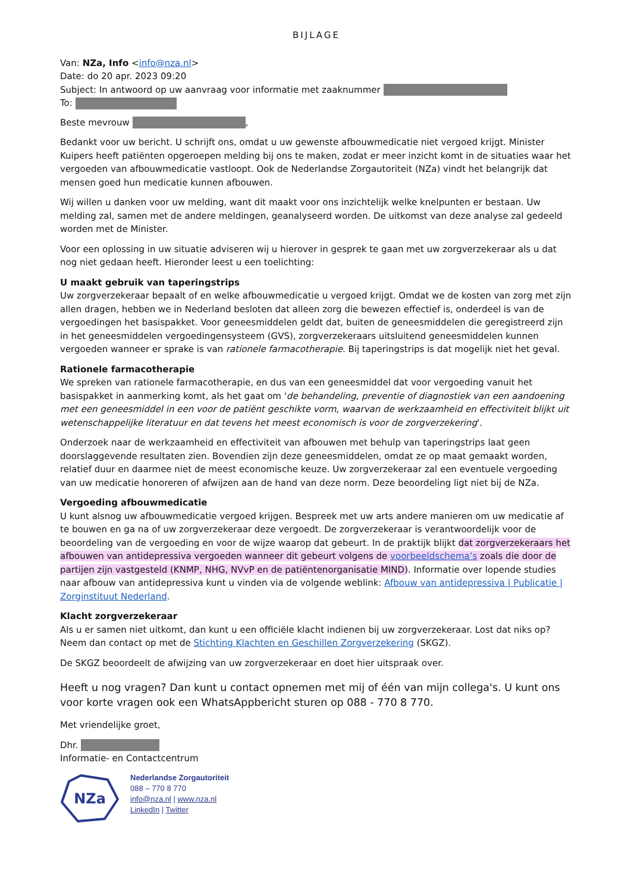BIJLAGE
Van: NZa, Info <info@nza.nl>
Date: do 20 apr. 2023 09:20
Subject: In antwoord op uw aanvraag voor informatie met zaaknummer
To:
Beste mevrouw ,
Bedankt voor uw bericht. U schrijft ons, omdat u uw gewenste afbouwmedicatie niet vergoed krijgt. Minister Kuipers heeft patiënten opgeroepen melding bij ons te maken, zodat er meer inzicht komt in de situaties waar het vergoeden van afbouwmedicatie vastloopt. Ook de Nederlandse Zorgautoriteit (NZa) vindt het belangrijk dat mensen goed hun medicatie kunnen afbouwen.
Wij willen u danken voor uw melding, want dit maakt voor ons inzichtelijk welke knelpunten er bestaan. Uw melding zal, samen met de andere meldingen, geanalyseerd worden. De uitkomst van deze analyse zal gedeeld worden met de Minister.
Voor een oplossing in uw situatie adviseren wij u hierover in gesprek te gaan met uw zorgverzekeraar als u dat nog niet gedaan heeft. Hieronder leest u een toelichting:
U maakt gebruik van taperingstrips
Uw zorgverzekeraar bepaalt of en welke afbouwmedicatie u vergoed krijgt. Omdat we de kosten van zorg met zijn allen dragen, hebben we in Nederland besloten dat alleen zorg die bewezen effectief is, onderdeel is van de vergoedingen het basispakket. Voor geneesmiddelen geldt dat, buiten de geneesmiddelen die geregistreerd zijn in het geneesmiddelen vergoedingensysteem (GVS), zorgverzekeraars uitsluitend geneesmiddelen kunnen vergoeden wanneer er sprake is van rationele farmacotherapie. Bij taperingstrips is dat mogelijk niet het geval.
Rationele farmacotherapie
We spreken van rationele farmacotherapie, en dus van een geneesmiddel dat voor vergoeding vanuit het basispakket in aanmerking komt, als het gaat om 'de behandeling, preventie of diagnostiek van een aandoening met een geneesmiddel in een voor de patiënt geschikte vorm, waarvan de werkzaamheid en effectiviteit blijkt uit wetenschappelijke literatuur en dat tevens het meest economisch is voor de zorgverzekering'.
Onderzoek naar de werkzaamheid en effectiviteit van afbouwen met behulp van taperingstrips laat geen doorslaggevende resultaten zien. Bovendien zijn deze geneesmiddelen, omdat ze op maat gemaakt worden, relatief duur en daarmee niet de meest economische keuze. Uw zorgverzekeraar zal een eventuele vergoeding van uw medicatie honoreren of afwijzen aan de hand van deze norm. Deze beoordeling ligt niet bij de NZa.
Vergoeding afbouwmedicatie
U kunt alsnog uw afbouwmedicatie vergoed krijgen. Bespreek met uw arts andere manieren om uw medicatie af te bouwen en ga na of uw zorgverzekeraar deze vergoedt. De zorgverzekeraar is verantwoordelijk voor de beoordeling van de vergoeding en voor de wijze waarop dat gebeurt. In de praktijk blijkt dat zorgverzekeraars het afbouwen van antidepressiva vergoeden wanneer dit gebeurt volgens de voorbeeldschema’s zoals die door de partijen zijn vastgesteld (KNMP, NHG, NVvP en de patiëntenorganisatie MIND). Informatie over lopende studies naar afbouw van antidepressiva kunt u vinden via de volgende weblink: Afbouw van antidepressiva | Publicatie | Zorginstituut Nederland.
Klacht zorgverzekeraar
Als u er samen niet uitkomt, dan kunt u een officiële klacht indienen bij uw zorgverzekeraar. Lost dat niks op? Neem dan contact op met de Stichting Klachten en Geschillen Zorgverzekering (SKGZ).
De SKGZ beoordeelt de afwijzing van uw zorgverzekeraar en doet hier uitspraak over.
Heeft u nog vragen? Dan kunt u contact opnemen met mij of één van mijn collega's. U kunt ons voor korte vragen ook een WhatsAppbericht sturen op 088 - 770 8 770.
Met vriendelijke groet,
Dhr.
Informatie- en Contactcentrum
NZa
Nederlandse Zorgautoriteit
088 – 770 8 770
info@nza.nl | www.nza.nl
LinkedIn | Twitter